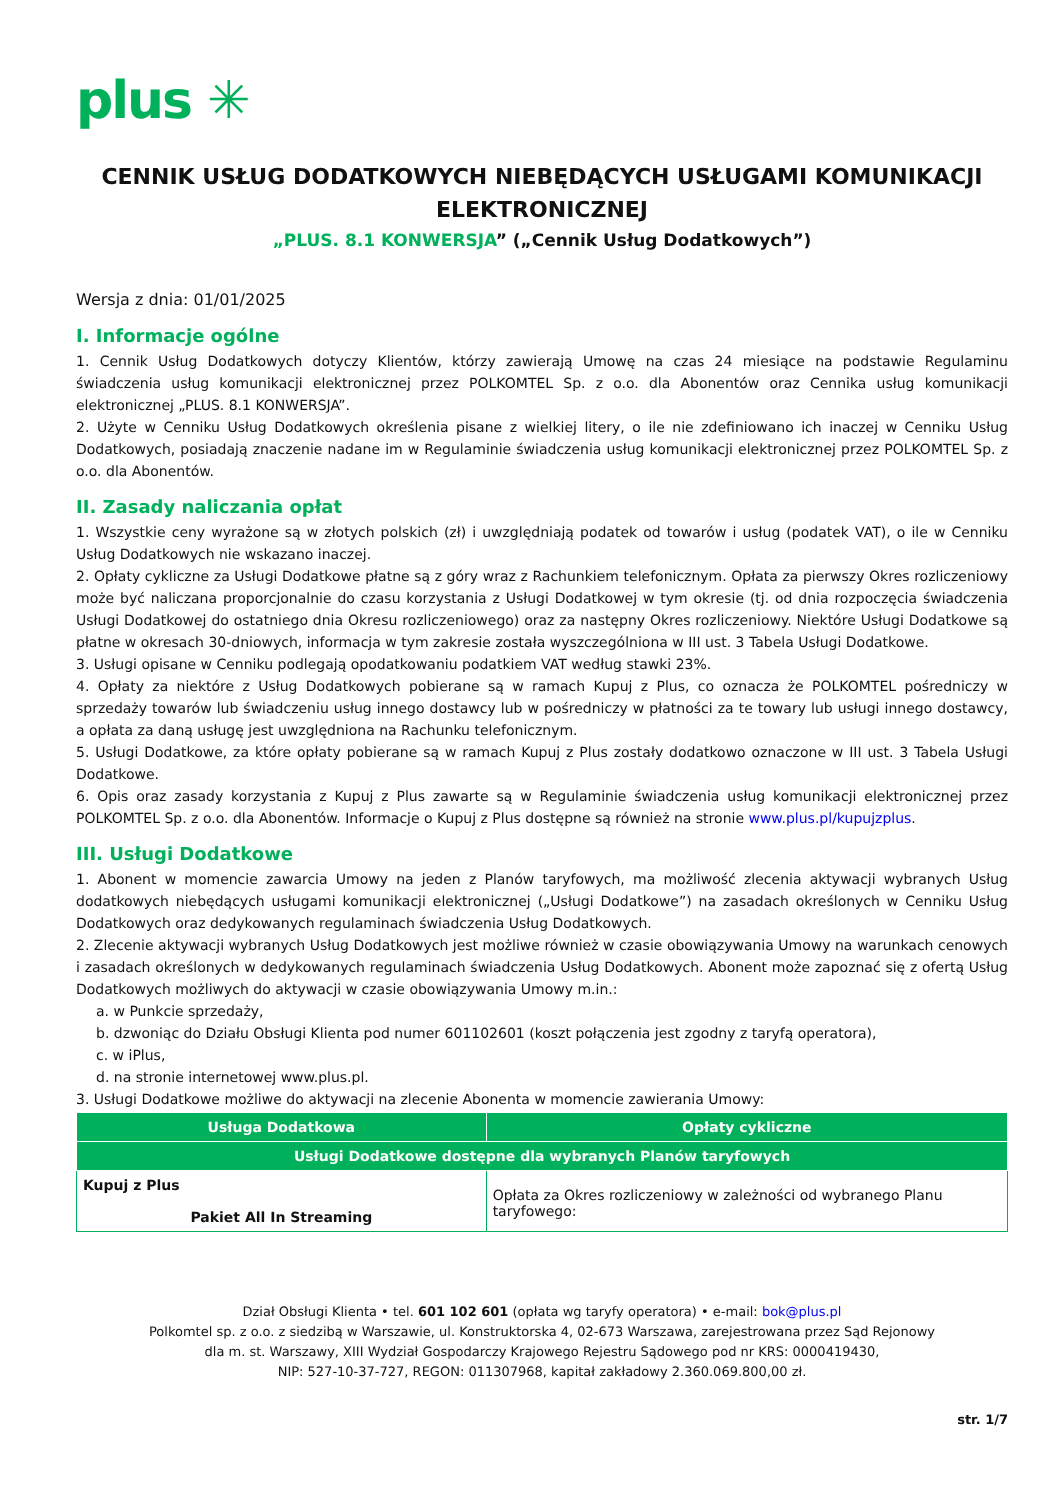plus ✳
CENNIK USŁUG DODATKOWYCH NIEBĘDĄCYCH USŁUGAMI KOMUNIKACJI ELEKTRONICZNEJ
„PLUS. 8.1 KONWERSJA” („Cennik Usług Dodatkowych”)
Wersja z dnia: 01/01/2025
I. Informacje ogólne
1. Cennik Usług Dodatkowych dotyczy Klientów, którzy zawierają Umowę na czas 24 miesiące na podstawie Regulaminu świadczenia usług komunikacji elektronicznej przez POLKOMTEL Sp. z o.o. dla Abonentów oraz Cennika usług komunikacji elektronicznej „PLUS. 8.1 KONWERSJA”.
2. Użyte w Cenniku Usług Dodatkowych określenia pisane z wielkiej litery, o ile nie zdefiniowano ich inaczej w Cenniku Usług Dodatkowych, posiadają znaczenie nadane im w Regulaminie świadczenia usług komunikacji elektronicznej przez POLKOMTEL Sp. z o.o. dla Abonentów.
II. Zasady naliczania opłat
1. Wszystkie ceny wyrażone są w złotych polskich (zł) i uwzględniają podatek od towarów i usług (podatek VAT), o ile w Cenniku Usług Dodatkowych nie wskazano inaczej.
2. Opłaty cykliczne za Usługi Dodatkowe płatne są z góry wraz z Rachunkiem telefonicznym. Opłata za pierwszy Okres rozliczeniowy może być naliczana proporcjonalnie do czasu korzystania z Usługi Dodatkowej w tym okresie (tj. od dnia rozpoczęcia świadczenia Usługi Dodatkowej do ostatniego dnia Okresu rozliczeniowego) oraz za następny Okres rozliczeniowy. Niektóre Usługi Dodatkowe są płatne w okresach 30-dniowych, informacja w tym zakresie została wyszczególniona w III ust. 3 Tabela Usługi Dodatkowe.
3. Usługi opisane w Cenniku podlegają opodatkowaniu podatkiem VAT według stawki 23%.
4. Opłaty za niektóre z Usług Dodatkowych pobierane są w ramach Kupuj z Plus, co oznacza że POLKOMTEL pośredniczy w sprzedaży towarów lub świadczeniu usług innego dostawcy lub w pośredniczy w płatności za te towary lub usługi innego dostawcy, a opłata za daną usługę jest uwzględniona na Rachunku telefonicznym.
5. Usługi Dodatkowe, za które opłaty pobierane są w ramach Kupuj z Plus zostały dodatkowo oznaczone w III ust. 3 Tabela Usługi Dodatkowe.
6. Opis oraz zasady korzystania z Kupuj z Plus zawarte są w Regulaminie świadczenia usług komunikacji elektronicznej przez POLKOMTEL Sp. z o.o. dla Abonentów. Informacje o Kupuj z Plus dostępne są również na stronie www.plus.pl/kupujzplus.
III. Usługi Dodatkowe
1. Abonent w momencie zawarcia Umowy na jeden z Planów taryfowych, ma możliwość zlecenia aktywacji wybranych Usług dodatkowych niebędących usługami komunikacji elektronicznej („Usługi Dodatkowe”) na zasadach określonych w Cenniku Usług Dodatkowych oraz dedykowanych regulaminach świadczenia Usług Dodatkowych.
2. Zlecenie aktywacji wybranych Usług Dodatkowych jest możliwe również w czasie obowiązywania Umowy na warunkach cenowych i zasadach określonych w dedykowanych regulaminach świadczenia Usług Dodatkowych. Abonent może zapoznać się z ofertą Usług Dodatkowych możliwych do aktywacji w czasie obowiązywania Umowy m.in.:
a. w Punkcie sprzedaży,
b. dzwoniąc do Działu Obsługi Klienta pod numer 601102601 (koszt połączenia jest zgodny z taryfą operatora),
c. w iPlus,
d. na stronie internetowej www.plus.pl.
3. Usługi Dodatkowe możliwe do aktywacji na zlecenie Abonenta w momencie zawierania Umowy:
| Usługa Dodatkowa | Opłaty cykliczne |
| --- | --- |
| Usługi Dodatkowe dostępne dla wybranych Planów taryfowych | |
| Kupuj z Plus Pakiet All In Streaming | Opłata za Okres rozliczeniowy w zależności od wybranego Planu taryfowego: |
Dział Obsługi Klienta • tel. 601 102 601 (opłata wg taryfy operatora) • e-mail: bok@plus.pl
Polkomtel sp. z o.o. z siedzibą w Warszawie, ul. Konstruktorska 4, 02-673 Warszawa, zarejestrowana przez Sąd Rejonowy
dla m. st. Warszawy, XIII Wydział Gospodarczy Krajowego Rejestru Sądowego pod nr KRS: 0000419430,
NIP: 527-10-37-727, REGON: 011307968, kapitał zakładowy 2.360.069.800,00 zł.
str. 1/7